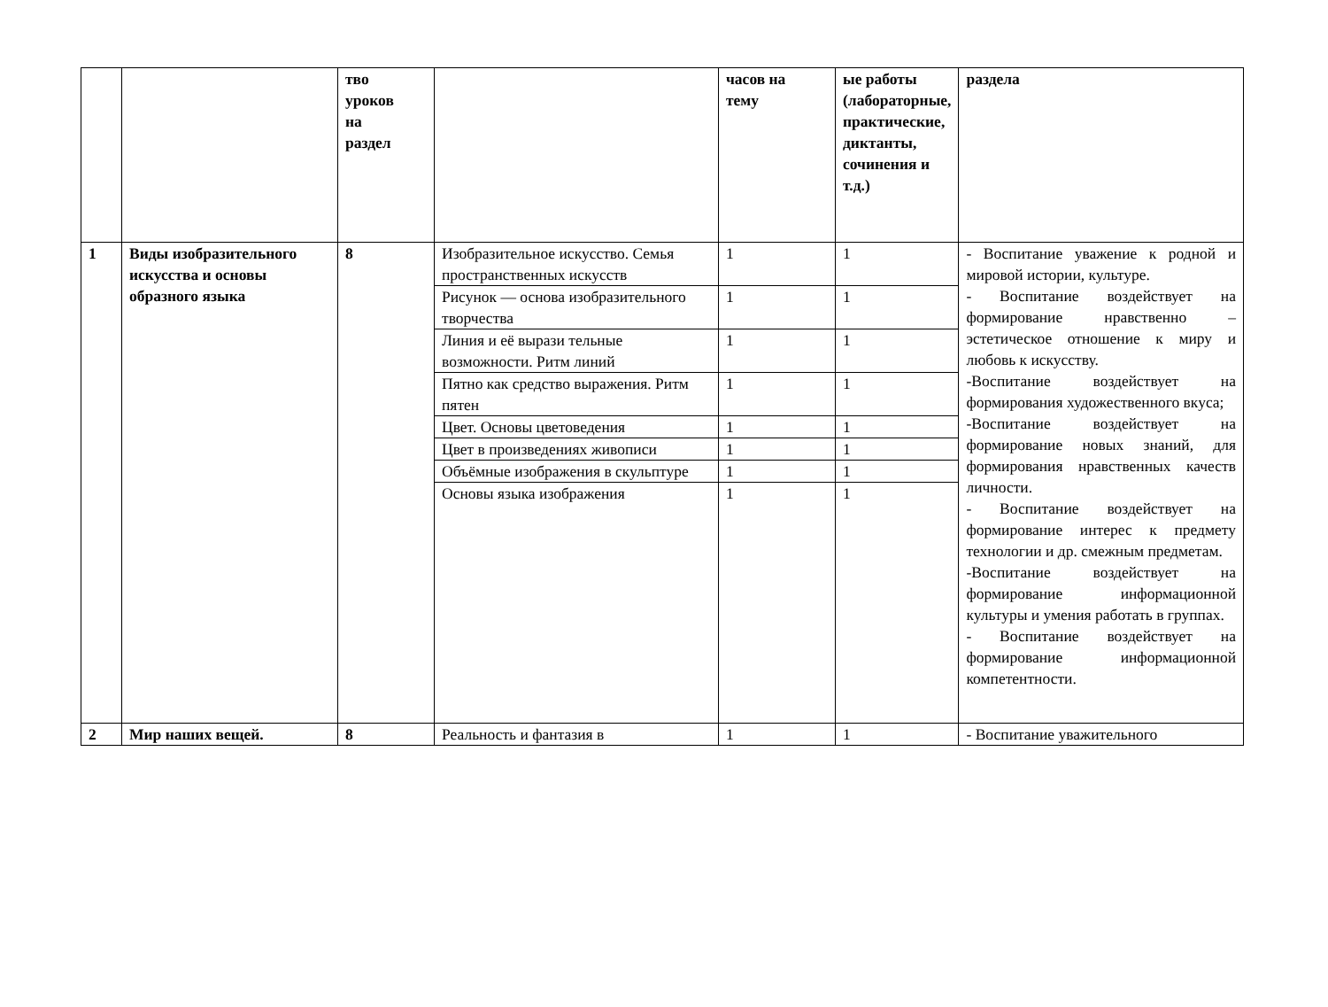| | | тво уроков на раздел | | часов на тему | ые работы (лабораторные, практические, диктанты, сочинения и т.д.) | раздела |
| 1 | Виды изобразительного искусства и основы образного языка | 8 | Изобразительное искусство. Семья пространственных искусств | 1 | 1 | - Воспитание уважение к родной и мировой истории, культуре. - Воспитание воздействует на формирование нравственно – эстетическое отношение к миру и любовь к искусству. -Воспитание воздействует на формирования художественного вкуса; -Воспитание воздействует на формирование новых знаний, для формирования нравственных качеств личности. - Воспитание воздействует на формирование интерес к предмету технологии и др. смежным предметам. -Воспитание воздействует на формирование информационной культуры и умения работать в группах. - Воспитание воздействует на формирование информационной компетентности. |
| | | | Рисунок — основа изобразительного творчества | 1 | 1 | |
| | | | Линия и её вырази тельные возможности. Ритм линий | 1 | 1 | |
| | | | Пятно как средство выражения. Ритм пятен | 1 | 1 | |
| | | | Цвет. Основы цветоведения | 1 | 1 | |
| | | | Цвет в произведениях живописи | 1 | 1 | |
| | | | Объёмные изображения в скульптуре | 1 | 1 | |
| | | | Основы языка изображения | 1 | 1 | |
| 2 | Мир наших вещей. | 8 | Реальность и фантазия в | 1 | 1 | - Воспитание уважительного |